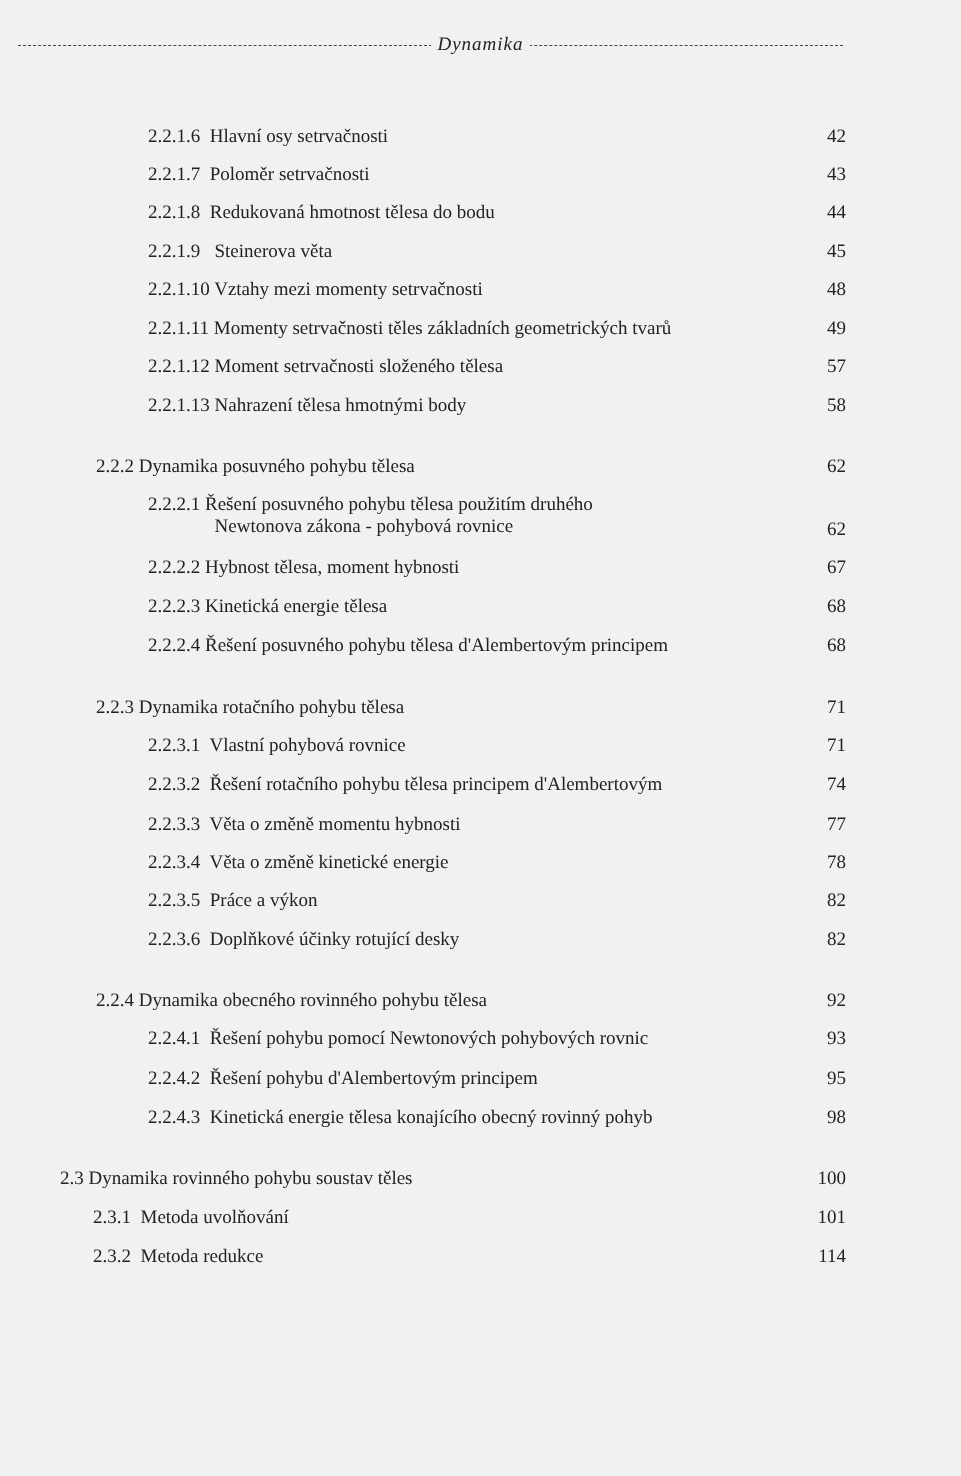Dynamika
2.2.1.6 Hlavní osy setrvačnosti 42
2.2.1.7 Poloměr setrvačnosti 43
2.2.1.8 Redukovaná hmotnost tělesa do bodu 44
2.2.1.9 Steinerova věta 45
2.2.1.10 Vztahy mezi momenty setrvačnosti 48
2.2.1.11 Momenty setrvačnosti těles základních geometrických tvarů 49
2.2.1.12 Moment setrvačnosti složeného tělesa 57
2.2.1.13 Nahrazení tělesa hmotnými body 58
2.2.2 Dynamika posuvného pohybu tělesa 62
2.2.2.1 Řešení posuvného pohybu tělesa použitím druhého
Newtonova zákona - pohybová rovnice 62
2.2.2.2 Hybnost tělesa, moment hybnosti 67
2.2.2.3 Kinetická energie tělesa 68
2.2.2.4 Řešení posuvného pohybu tělesa d'Alembertovým principem 68
2.2.3 Dynamika rotačního pohybu tělesa 71
2.2.3.1 Vlastní pohybová rovnice 71
2.2.3.2 Řešení rotačního pohybu tělesa principem d'Alembertovým 74
2.2.3.3 Věta o změně momentu hybnosti 77
2.2.3.4 Věta o změně kinetické energie 78
2.2.3.5 Práce a výkon 82
2.2.3.6 Doplňkové účinky rotující desky 82
2.2.4 Dynamika obecného rovinného pohybu tělesa 92
2.2.4.1 Řešení pohybu pomocí Newtonových pohybových rovnic 93
2.2.4.2 Řešení pohybu d'Alembertovým principem 95
2.2.4.3 Kinetická energie tělesa konajícího obecný rovinný pohyb 98
2.3 Dynamika rovinného pohybu soustav těles 100
2.3.1 Metoda uvolňování 101
2.3.2 Metoda redukce 114